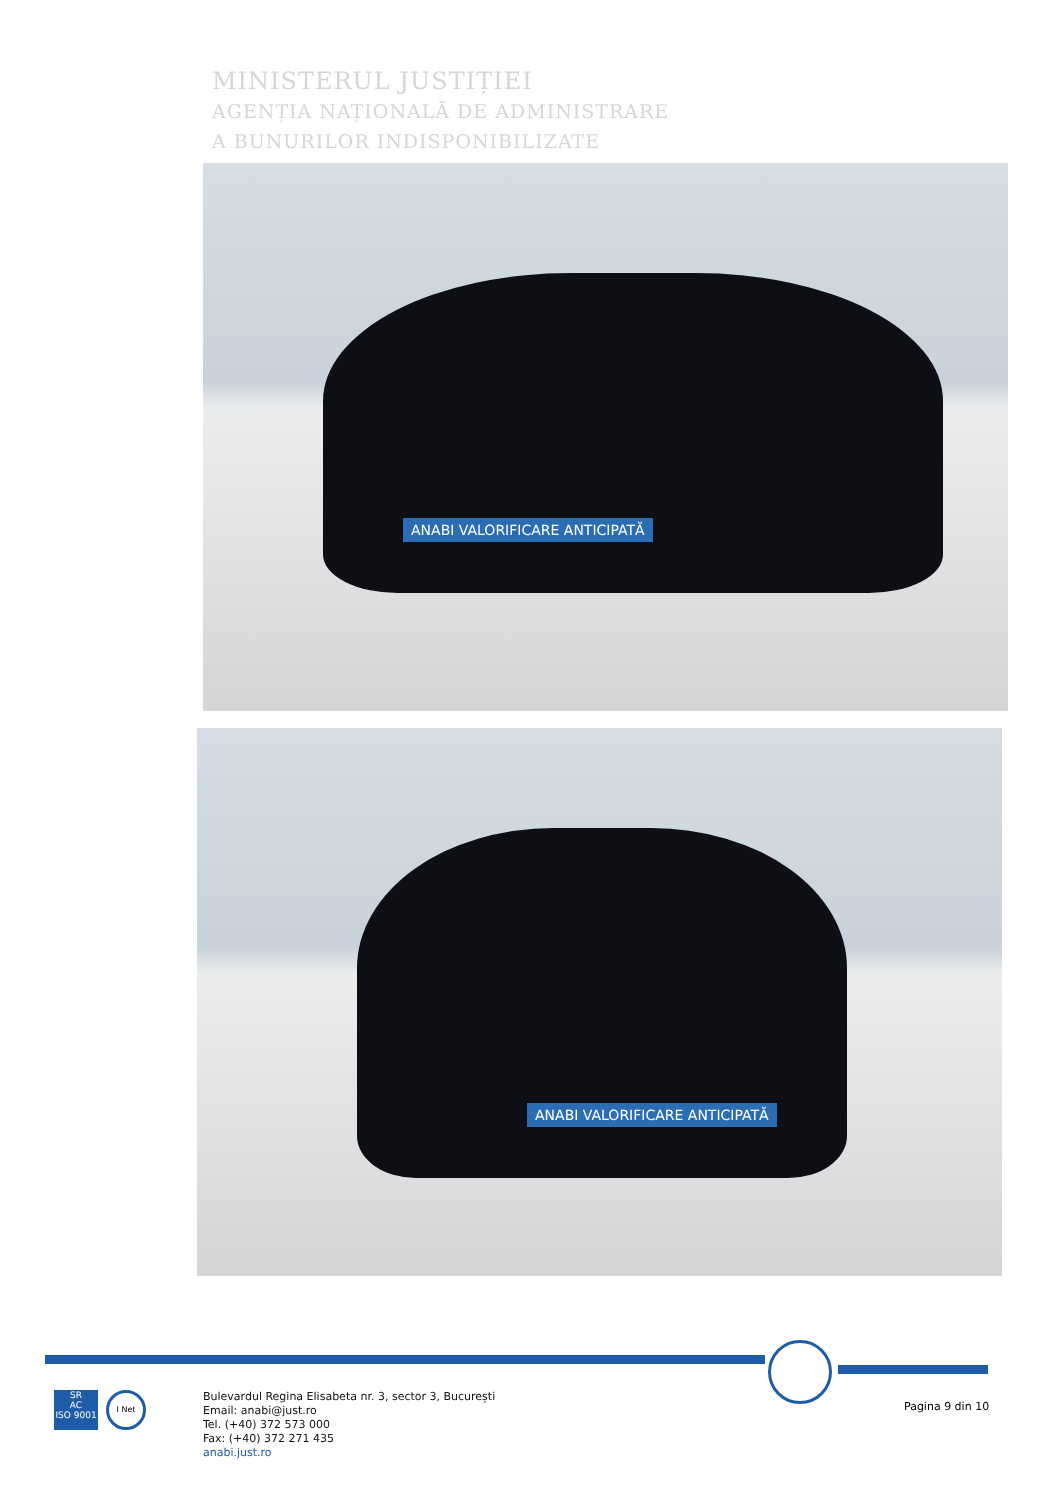MINISTERUL JUSTIȚIEI
AGENȚIA NAȚIONALĂ DE ADMINISTRARE
A BUNURILOR INDISPONIBILIZATE
ANABI VALORIFICARE ANTICIPATĂ
ANABI VALORIFICARE ANTICIPATĂ
SR
AC
ISO 9001
I Net
Bulevardul Regina Elisabeta nr. 3, sector 3, București
Email: anabi@just.ro
Tel. (+40) 372 573 000
Fax: (+40) 372 271 435
anabi.just.ro
Pagina 9 din 10